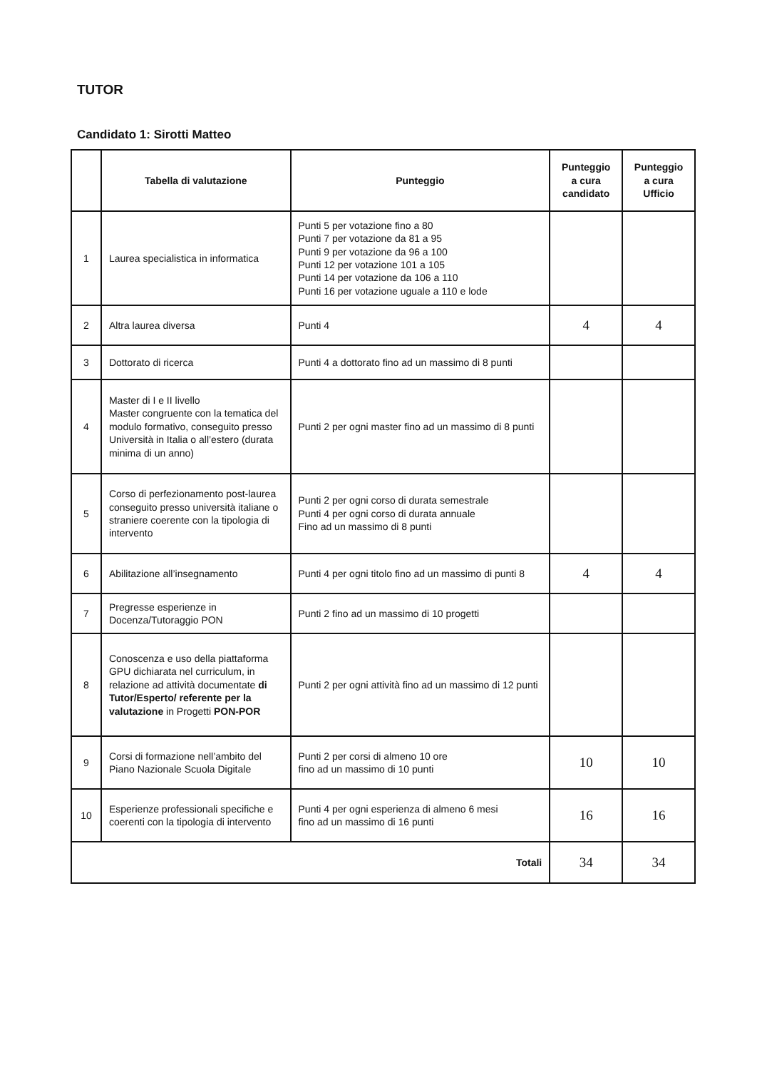TUTOR
Candidato 1: Sirotti Matteo
| | Tabella di valutazione | Punteggio | Punteggio a cura candidato | Punteggio a cura Ufficio |
| --- | --- | --- | --- | --- |
| 1 | Laurea specialistica in informatica | Punti 5 per votazione fino a 80 Punti 7 per votazione da 81 a 95 Punti 9 per votazione da 96 a 100 Punti 12 per votazione 101 a 105 Punti 14 per votazione da 106 a 110 Punti 16 per votazione uguale a 110 e lode | | |
| 2 | Altra laurea diversa | Punti 4 | 4 | 4 |
| 3 | Dottorato di ricerca | Punti 4 a dottorato fino ad un massimo di 8 punti | | |
| 4 | Master di I e II livello Master congruente con la tematica del modulo formativo, conseguito presso Università in Italia o all’estero (durata minima di un anno) | Punti 2 per ogni master fino ad un massimo di 8 punti | | |
| 5 | Corso di perfezionamento post-laurea conseguito presso università italiane o straniere coerente con la tipologia di intervento | Punti 2 per ogni corso di durata semestrale Punti 4 per ogni corso di durata annuale Fino ad un massimo di 8 punti | | |
| 6 | Abilitazione all’insegnamento | Punti 4 per ogni titolo fino ad un massimo di punti 8 | 4 | 4 |
| 7 | Pregresse esperienze in Docenza/Tutoraggio PON | Punti 2 fino ad un massimo di 10 progetti | | |
| 8 | Conoscenza e uso della piattaforma GPU dichiarata nel curriculum, in relazione ad attività documentate di Tutor/Esperto/ referente per la valutazione in Progetti PON-POR | Punti 2 per ogni attività fino ad un massimo di 12 punti | | |
| 9 | Corsi di formazione nell’ambito del Piano Nazionale Scuola Digitale | Punti 2 per corsi di almeno 10 ore fino ad un massimo di 10 punti | 10 | 10 |
| 10 | Esperienze professionali specifiche e coerenti con la tipologia di intervento | Punti 4 per ogni esperienza di almeno 6 mesi fino ad un massimo di 16 punti | 16 | 16 |
| Totali | | | 34 | 34 |